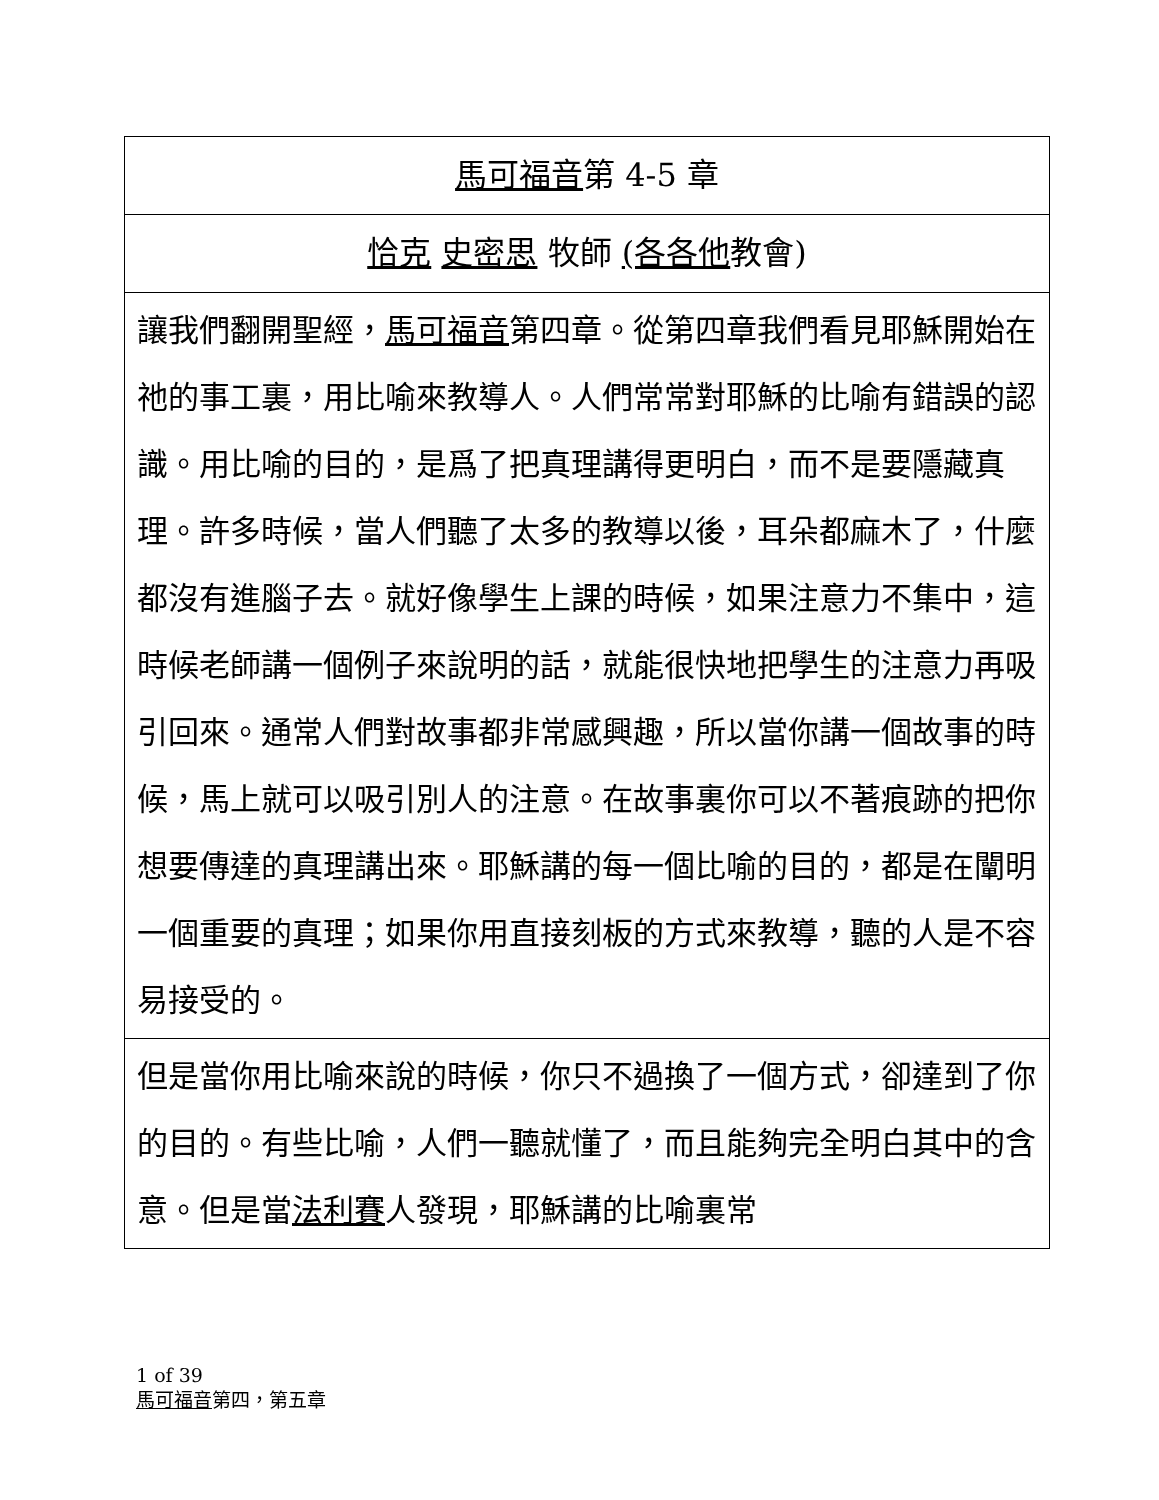馬可福音第 4-5 章
恰克 史密思 牧師 (各各他教會)
讓我們翻開聖經，馬可福音第四章。從第四章我們看見耶穌開始在祂的事工裏，用比喻來教導人。人們常常對耶穌的比喻有錯誤的認識。用比喻的目的，是爲了把真理講得更明白，而不是要隱藏真理。許多時候，當人們聽了太多的教導以後，耳朵都麻木了，什麼都沒有進腦子去。就好像學生上課的時候，如果注意力不集中，這時候老師講一個例子來說明的話，就能很快地把學生的注意力再吸引回來。通常人們對故事都非常感興趣，所以當你講一個故事的時候，馬上就可以吸引別人的注意。在故事裏你可以不著痕跡的把你想要傳達的真理講出來。耶穌講的每一個比喻的目的，都是在闡明一個重要的真理；如果你用直接刻板的方式來教導，聽的人是不容易接受的。
但是當你用比喻來說的時候，你只不過換了一個方式，卻達到了你的目的。有些比喻，人們一聽就懂了，而且能夠完全明白其中的含意。但是當法利賽人發現，耶穌講的比喻裏常
1 of 39
馬可福音第四，第五章